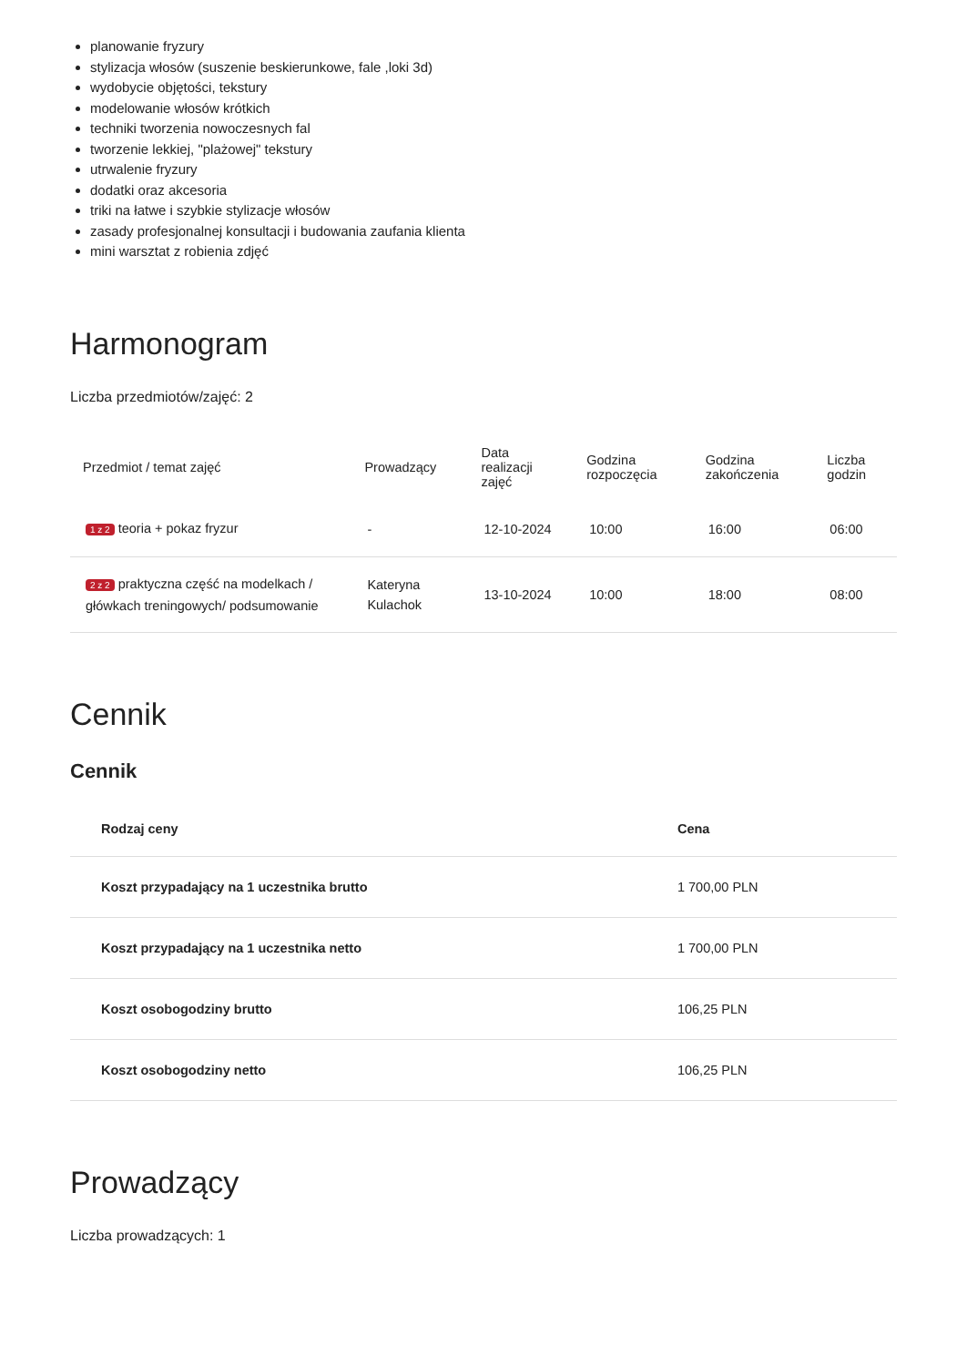planowanie fryzury
stylizacja włosów (suszenie beskierunkowe, fale ,loki 3d)
wydobycie objętości, tekstury
modelowanie włosów krótkich
techniki tworzenia nowoczesnych fal
tworzenie lekkiej, "plażowej" tekstury
utrwalenie fryzury
dodatki oraz akcesoria
triki na łatwe i szybkie stylizacje włosów
zasady profesjonalnej konsultacji i budowania zaufania klienta
mini warsztat z robienia zdjęć
Harmonogram
Liczba przedmiotów/zajęć: 2
| Przedmiot / temat zajęć | Prowadzący | Data realizacji zajęć | Godzina rozpoczęcia | Godzina zakończenia | Liczba godzin |
| --- | --- | --- | --- | --- | --- |
| 1 z 2 teoria + pokaz fryzur | - | 12-10-2024 | 10:00 | 16:00 | 06:00 |
| 2 z 2 praktyczna część na modelkach / główkach treningowych/ podsumowanie | Kateryna Kulachok | 13-10-2024 | 10:00 | 18:00 | 08:00 |
Cennik
Cennik
| Rodzaj ceny | Cena |
| --- | --- |
| Koszt przypadający na 1 uczestnika brutto | 1 700,00 PLN |
| Koszt przypadający na 1 uczestnika netto | 1 700,00 PLN |
| Koszt osobogodziny brutto | 106,25 PLN |
| Koszt osobogodziny netto | 106,25 PLN |
Prowadzący
Liczba prowadzących: 1